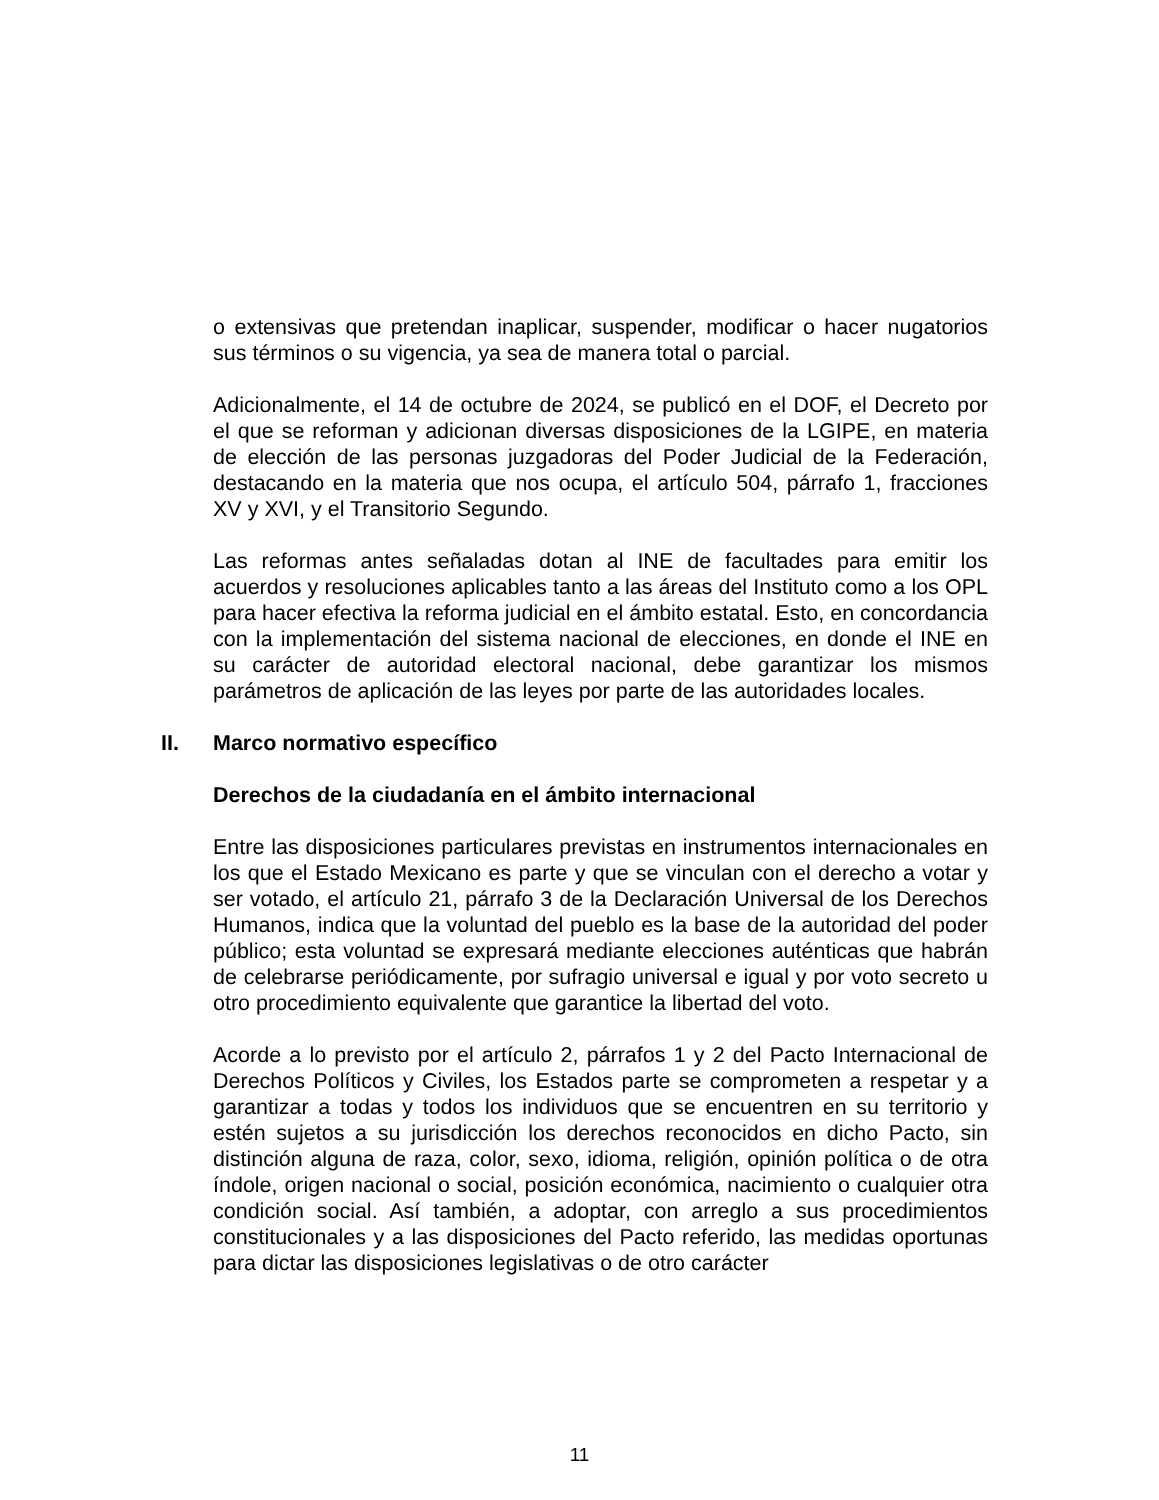o extensivas que pretendan inaplicar, suspender, modificar o hacer nugatorios sus términos o su vigencia, ya sea de manera total o parcial.
Adicionalmente, el 14 de octubre de 2024, se publicó en el DOF, el Decreto por el que se reforman y adicionan diversas disposiciones de la LGIPE, en materia de elección de las personas juzgadoras del Poder Judicial de la Federación, destacando en la materia que nos ocupa, el artículo 504, párrafo 1, fracciones XV y XVI, y el Transitorio Segundo.
Las reformas antes señaladas dotan al INE de facultades para emitir los acuerdos y resoluciones aplicables tanto a las áreas del Instituto como a los OPL para hacer efectiva la reforma judicial en el ámbito estatal. Esto, en concordancia con la implementación del sistema nacional de elecciones, en donde el INE en su carácter de autoridad electoral nacional, debe garantizar los mismos parámetros de aplicación de las leyes por parte de las autoridades locales.
II. Marco normativo específico
Derechos de la ciudadanía en el ámbito internacional
Entre las disposiciones particulares previstas en instrumentos internacionales en los que el Estado Mexicano es parte y que se vinculan con el derecho a votar y ser votado, el artículo 21, párrafo 3 de la Declaración Universal de los Derechos Humanos, indica que la voluntad del pueblo es la base de la autoridad del poder público; esta voluntad se expresará mediante elecciones auténticas que habrán de celebrarse periódicamente, por sufragio universal e igual y por voto secreto u otro procedimiento equivalente que garantice la libertad del voto.
Acorde a lo previsto por el artículo 2, párrafos 1 y 2 del Pacto Internacional de Derechos Políticos y Civiles, los Estados parte se comprometen a respetar y a garantizar a todas y todos los individuos que se encuentren en su territorio y estén sujetos a su jurisdicción los derechos reconocidos en dicho Pacto, sin distinción alguna de raza, color, sexo, idioma, religión, opinión política o de otra índole, origen nacional o social, posición económica, nacimiento o cualquier otra condición social. Así también, a adoptar, con arreglo a sus procedimientos constitucionales y a las disposiciones del Pacto referido, las medidas oportunas para dictar las disposiciones legislativas o de otro carácter
11